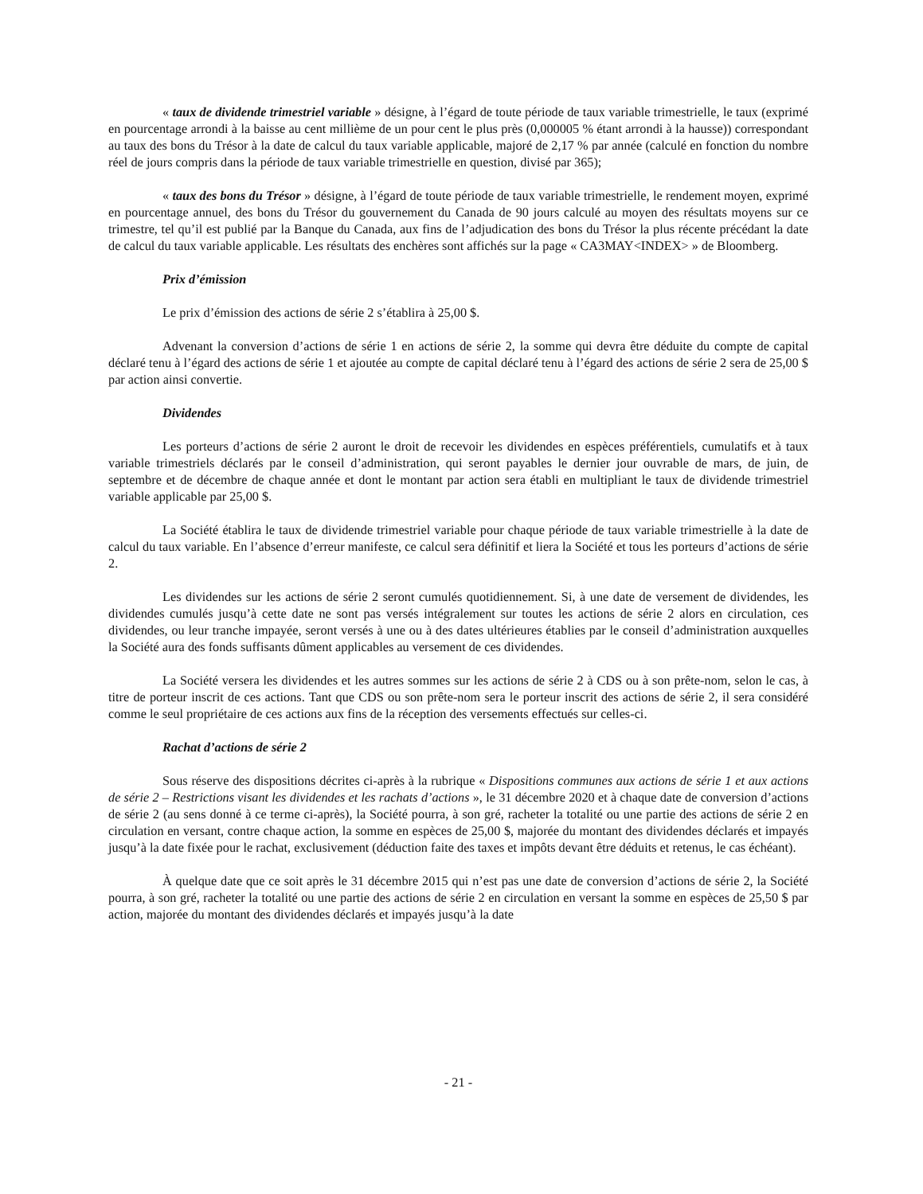« taux de dividende trimestriel variable » désigne, à l’égard de toute période de taux variable trimestrielle, le taux (exprimé en pourcentage arrondi à la baisse au cent millième de un pour cent le plus près (0,000005 % étant arrondi à la hausse)) correspondant au taux des bons du Trésor à la date de calcul du taux variable applicable, majoré de 2,17 % par année (calculé en fonction du nombre réel de jours compris dans la période de taux variable trimestrielle en question, divisé par 365);
« taux des bons du Trésor » désigne, à l’égard de toute période de taux variable trimestrielle, le rendement moyen, exprimé en pourcentage annuel, des bons du Trésor du gouvernement du Canada de 90 jours calculé au moyen des résultats moyens sur ce trimestre, tel qu’il est publié par la Banque du Canada, aux fins de l’adjudication des bons du Trésor la plus récente précédant la date de calcul du taux variable applicable. Les résultats des enchères sont affichés sur la page « CA3MAY<INDEX> » de Bloomberg.
Prix d’émission
Le prix d’émission des actions de série 2 s’établira à 25,00 $.
Advenant la conversion d’actions de série 1 en actions de série 2, la somme qui devra être déduite du compte de capital déclaré tenu à l’égard des actions de série 1 et ajoutée au compte de capital déclaré tenu à l’égard des actions de série 2 sera de 25,00 $ par action ainsi convertie.
Dividendes
Les porteurs d’actions de série 2 auront le droit de recevoir les dividendes en espèces préférentiels, cumulatifs et à taux variable trimestriels déclarés par le conseil d’administration, qui seront payables le dernier jour ouvrable de mars, de juin, de septembre et de décembre de chaque année et dont le montant par action sera établi en multipliant le taux de dividende trimestriel variable applicable par 25,00 $.
La Société établira le taux de dividende trimestriel variable pour chaque période de taux variable trimestrielle à la date de calcul du taux variable. En l’absence d’erreur manifeste, ce calcul sera définitif et liera la Société et tous les porteurs d’actions de série 2.
Les dividendes sur les actions de série 2 seront cumulés quotidiennement. Si, à une date de versement de dividendes, les dividendes cumulés jusqu’à cette date ne sont pas versés intégralement sur toutes les actions de série 2 alors en circulation, ces dividendes, ou leur tranche impayée, seront versés à une ou à des dates ultérieures établies par le conseil d’administration auxquelles la Société aura des fonds suffisants dûment applicables au versement de ces dividendes.
La Société versera les dividendes et les autres sommes sur les actions de série 2 à CDS ou à son prête-nom, selon le cas, à titre de porteur inscrit de ces actions. Tant que CDS ou son prête-nom sera le porteur inscrit des actions de série 2, il sera considéré comme le seul propriétaire de ces actions aux fins de la réception des versements effectués sur celles-ci.
Rachat d’actions de série 2
Sous réserve des dispositions décrites ci-après à la rubrique « Dispositions communes aux actions de série 1 et aux actions de série 2 – Restrictions visant les dividendes et les rachats d’actions », le 31 décembre 2020 et à chaque date de conversion d’actions de série 2 (au sens donné à ce terme ci-après), la Société pourra, à son gré, racheter la totalité ou une partie des actions de série 2 en circulation en versant, contre chaque action, la somme en espèces de 25,00 $, majorée du montant des dividendes déclarés et impayés jusqu’à la date fixée pour le rachat, exclusivement (déduction faite des taxes et impôts devant être déduits et retenus, le cas échéant).
À quelque date que ce soit après le 31 décembre 2015 qui n’est pas une date de conversion d’actions de série 2, la Société pourra, à son gré, racheter la totalité ou une partie des actions de série 2 en circulation en versant la somme en espèces de 25,50 $ par action, majorée du montant des dividendes déclarés et impayés jusqu’à la date
- 21 -